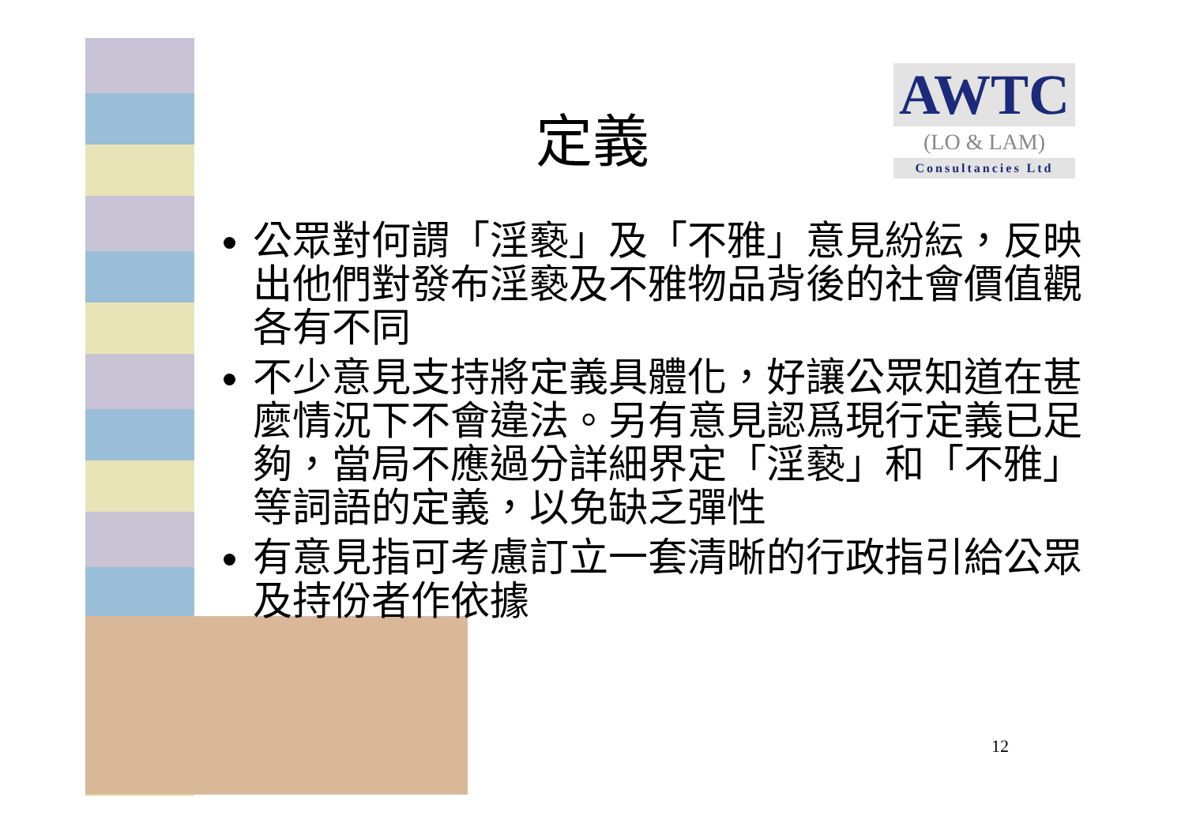定義
AWTC
(LO & LAM)
Consultancies Ltd
公眾對何謂「淫褻」及「不雅」意見紛紜，反映出他們對發布淫褻及不雅物品背後的社會價值觀各有不同
不少意見支持將定義具體化，好讓公眾知道在甚麼情況下不會違法。另有意見認爲現行定義已足夠，當局不應過分詳細界定「淫褻」和「不雅」等詞語的定義，以免缺乏彈性
有意見指可考慮訂立一套清晰的行政指引給公眾及持份者作依據
12